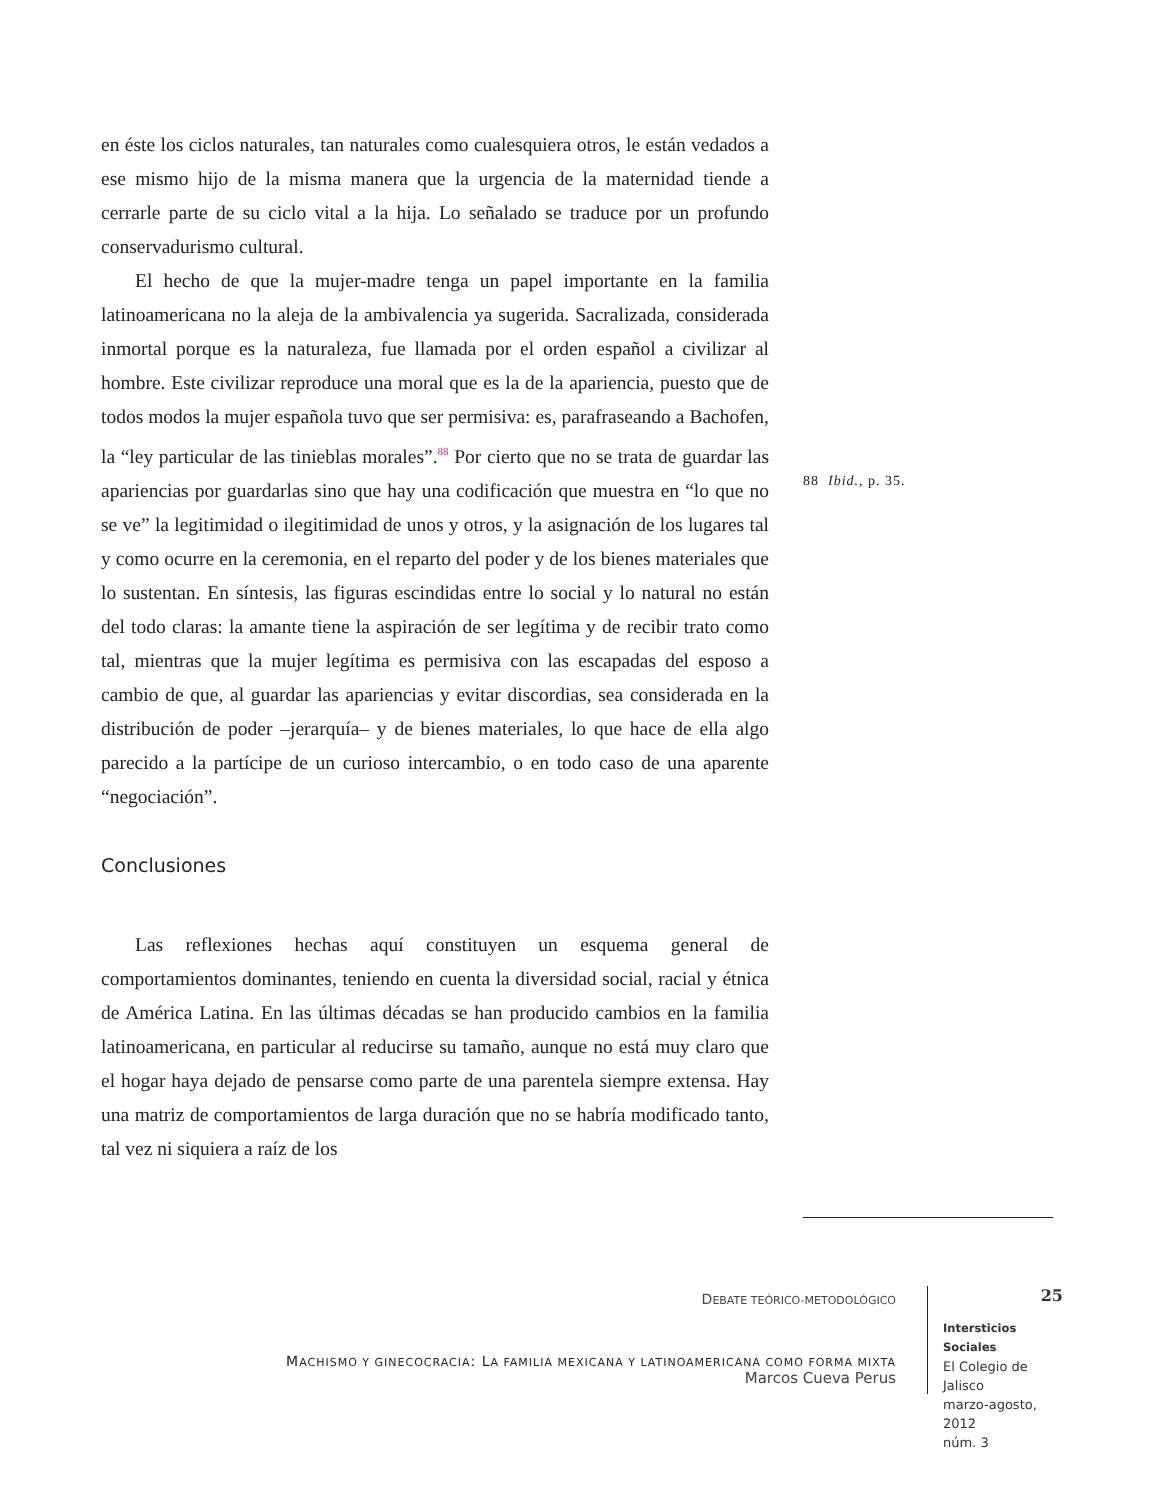en éste los ciclos naturales, tan naturales como cualesquiera otros, le están vedados a ese mismo hijo de la misma manera que la urgencia de la maternidad tiende a cerrarle parte de su ciclo vital a la hija. Lo señalado se traduce por un profundo conservadurismo cultural.
El hecho de que la mujer-madre tenga un papel importante en la familia latinoamericana no la aleja de la ambivalencia ya sugerida. Sacralizada, considerada inmortal porque es la naturaleza, fue llamada por el orden español a civilizar al hombre. Este civilizar reproduce una moral que es la de la apariencia, puesto que de todos modos la mujer española tuvo que ser permisiva: es, parafraseando a Bachofen, la “ley particular de las tinieblas morales”.<sup>88</sup> Por cierto que no se trata de guardar las apariencias por guardarlas sino que hay una codificación que muestra en “lo que no se ve” la legitimidad o ilegitimidad de unos y otros, y la asignación de los lugares tal y como ocurre en la ceremonia, en el reparto del poder y de los bienes materiales que lo sustentan. En síntesis, las figuras escindidas entre lo social y lo natural no están del todo claras: la amante tiene la aspiración de ser legítima y de recibir trato como tal, mientras que la mujer legítima es permisiva con las escapadas del esposo a cambio de que, al guardar las apariencias y evitar discordias, sea considerada en la distribución de poder –jerarquía– y de bienes materiales, lo que hace de ella algo parecido a la partícipe de un curioso intercambio, o en todo caso de una aparente “negociación”.
Conclusiones
Las reflexiones hechas aquí constituyen un esquema general de comportamientos dominantes, teniendo en cuenta la diversidad social, racial y étnica de América Latina. En las últimas décadas se han producido cambios en la familia latinoamericana, en particular al reducirse su tamaño, aunque no está muy claro que el hogar haya dejado de pensarse como parte de una parentela siempre extensa. Hay una matriz de comportamientos de larga duración que no se habría modificado tanto, tal vez ni siquiera a raíz de los
88 Ibid., p. 35.
DEBATE TEÓRICO-METODOLÓGICO
MACHISMO Y GINECOCRACIA: LA FAMILIA MEXICANA Y LATINOAMERICANA COMO FORMA MIXTA
Marcos Cueva Perus
25
Intersticios Sociales
El Colegio de Jalisco
marzo-agosto, 2012
núm. 3